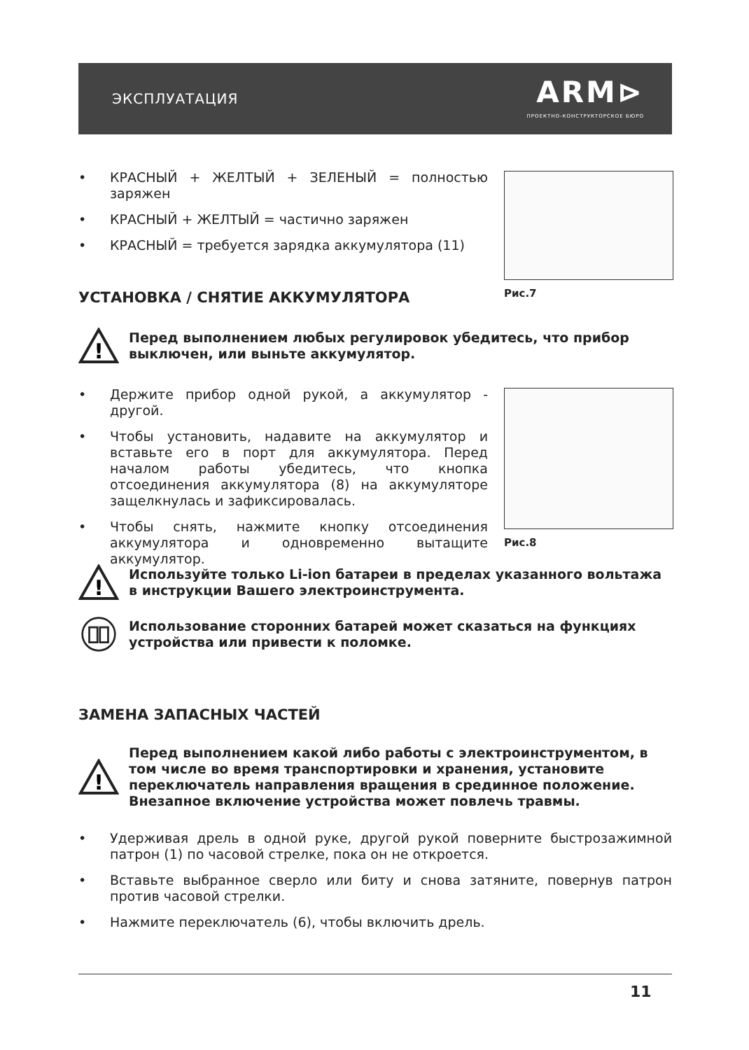ЭКСПЛУАТАЦИЯ ARM⊳
ПРОЕКТНО-КОНСТРУКТОРСКОЕ БЮРО
• КРАСНЫЙ + ЖЕЛТЫЙ + ЗЕЛЕНЫЙ = полностью заряжен
• КРАСНЫЙ + ЖЕЛТЫЙ = частично заряжен
• КРАСНЫЙ = требуется зарядка аккумулятора (11)
Рис.7
УСТАНОВКА / СНЯТИЕ АККУМУЛЯТОРА
!
Перед выполнением любых регулировок убедитесь, что прибор выключен, или выньте аккумулятор.
• Держите прибор одной рукой, а аккумулятор - другой.
• Чтобы установить, надавите на аккумулятор и вставьте его в порт для аккумулятора. Перед началом работы убедитесь, что кнопка отсоединения аккумулятора (8) на аккумуляторе защелкнулась и зафиксировалась.
• Чтобы снять, нажмите кнопку отсоединения аккумулятора и одновременно вытащите аккумулятор.
Рис.8
!
Используйте только Li-ion батареи в пределах указанного вольтажа в инструкции Вашего электроинструмента.
Использование сторонних батарей может сказаться на функциях устройства или привести к поломке.
ЗАМЕНА ЗАПАСНЫХ ЧАСТЕЙ
!
Перед выполнением какой либо работы с электроинструментом, в том числе во время транспортировки и хранения, установите переключатель направления вращения в срединное положение. Внезапное включение устройства может повлечь травмы.
• Удерживая дрель в одной руке, другой рукой поверните быстрозажимной патрон (1) по часовой стрелке, пока он не откроется.
• Вставьте выбранное сверло или биту и снова затяните, повернув патрон против часовой стрелки.
• Нажмите переключатель (6), чтобы включить дрель.
11